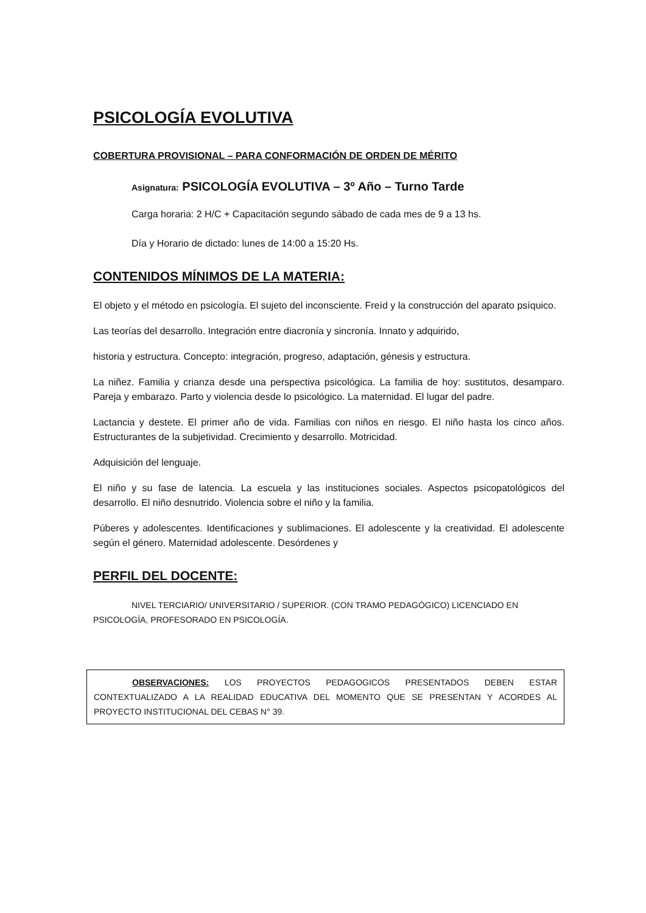PSICOLOGÍA EVOLUTIVA
COBERTURA PROVISIONAL – PARA CONFORMACIÓN DE ORDEN DE MÉRITO
Asignatura: PSICOLOGÍA EVOLUTIVA – 3º Año – Turno Tarde
Carga horaria: 2 H/C + Capacitación segundo sábado de cada mes de 9 a 13 hs.
Día y Horario de dictado: lunes de 14:00 a 15:20 Hs.
CONTENIDOS MÍNIMOS DE LA MATERIA:
El objeto y el método en psicología. El sujeto del inconsciente. Freíd y la construcción del aparato psíquico.
Las teorías del desarrollo. Integración entre diacronía y sincronía. Innato y adquirido,
historia y estructura. Concepto: integración, progreso, adaptación, génesis y estructura.
La niñez. Familia y crianza desde una perspectiva psicológica. La familia de hoy: sustitutos, desamparo. Pareja y embarazo. Parto y violencia desde lo psicológico. La maternidad. El lugar del padre.
Lactancia y destete. El primer año de vida. Familias con niños en riesgo. El niño hasta los cinco años. Estructurantes de la subjetividad. Crecimiento y desarrollo. Motricidad.
Adquisición del lenguaje.
El niño y su fase de latencia. La escuela y las instituciones sociales. Aspectos psicopatológicos del desarrollo. El niño desnutrido. Violencia sobre el niño y la familia.
Púberes y adolescentes. Identificaciones y sublimaciones. El adolescente y la creatividad. El adolescente según el género. Maternidad adolescente. Desórdenes y
PERFIL DEL DOCENTE:
NIVEL TERCIARIO/ UNIVERSITARIO / SUPERIOR. (CON TRAMO PEDAGÓGICO) LICENCIADO EN PSICOLOGÍA, PROFESORADO EN PSICOLOGÍA.
OBSERVACIONES: LOS PROYECTOS PEDAGOGICOS PRESENTADOS DEBEN ESTAR CONTEXTUALIZADO A LA REALIDAD EDUCATIVA DEL MOMENTO QUE SE PRESENTAN Y ACORDES AL PROYECTO INSTITUCIONAL DEL CEBAS N° 39.